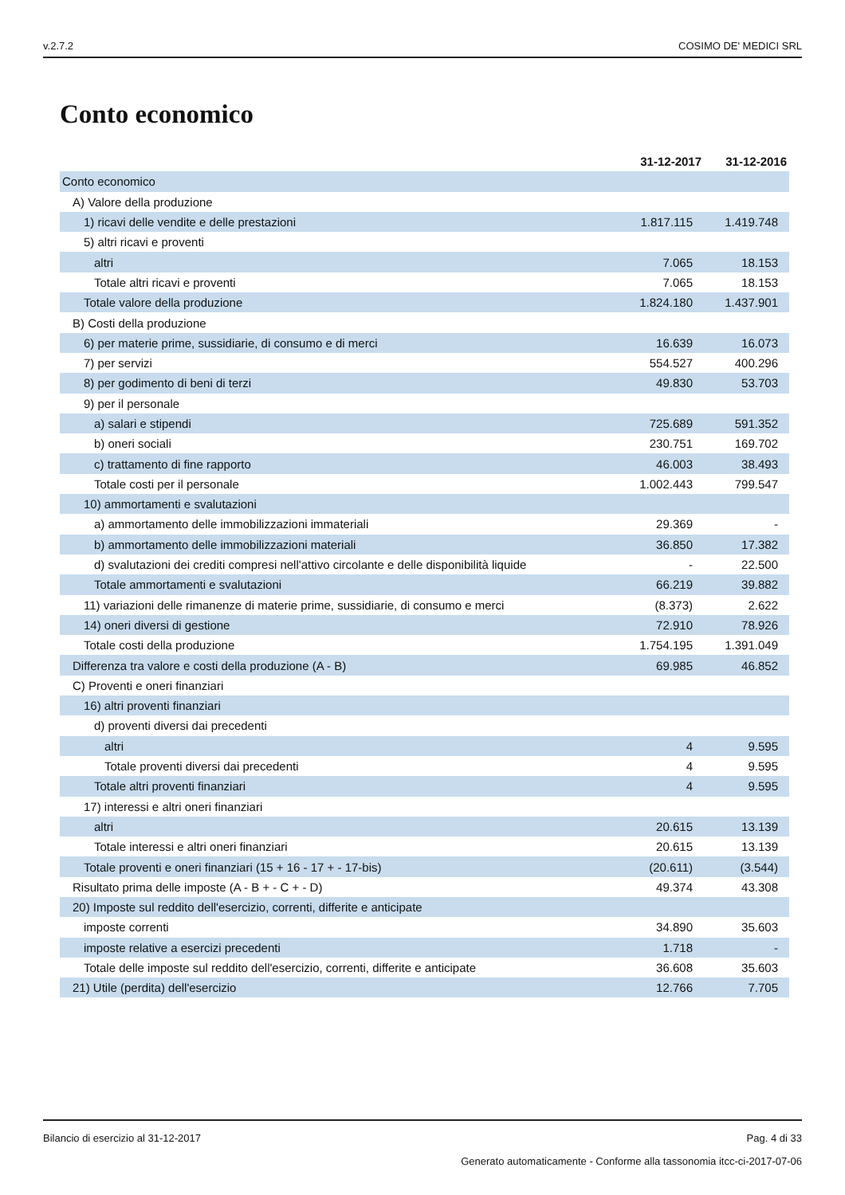v.2.7.2 COSIMO DE' MEDICI SRL
Conto economico
| | 31-12-2017 | 31-12-2016 |
| --- | --- | --- |
| Conto economico | | |
| A) Valore della produzione | | |
| 1) ricavi delle vendite e delle prestazioni | 1.817.115 | 1.419.748 |
| 5) altri ricavi e proventi | | |
| altri | 7.065 | 18.153 |
| Totale altri ricavi e proventi | 7.065 | 18.153 |
| Totale valore della produzione | 1.824.180 | 1.437.901 |
| B) Costi della produzione | | |
| 6) per materie prime, sussidiarie, di consumo e di merci | 16.639 | 16.073 |
| 7) per servizi | 554.527 | 400.296 |
| 8) per godimento di beni di terzi | 49.830 | 53.703 |
| 9) per il personale | | |
| a) salari e stipendi | 725.689 | 591.352 |
| b) oneri sociali | 230.751 | 169.702 |
| c) trattamento di fine rapporto | 46.003 | 38.493 |
| Totale costi per il personale | 1.002.443 | 799.547 |
| 10) ammortamenti e svalutazioni | | |
| a) ammortamento delle immobilizzazioni immateriali | 29.369 | - |
| b) ammortamento delle immobilizzazioni materiali | 36.850 | 17.382 |
| d) svalutazioni dei crediti compresi nell'attivo circolante e delle disponibilità liquide | - | 22.500 |
| Totale ammortamenti e svalutazioni | 66.219 | 39.882 |
| 11) variazioni delle rimanenze di materie prime, sussidiarie, di consumo e merci | (8.373) | 2.622 |
| 14) oneri diversi di gestione | 72.910 | 78.926 |
| Totale costi della produzione | 1.754.195 | 1.391.049 |
| Differenza tra valore e costi della produzione (A - B) | 69.985 | 46.852 |
| C) Proventi e oneri finanziari | | |
| 16) altri proventi finanziari | | |
| d) proventi diversi dai precedenti | | |
| altri | 4 | 9.595 |
| Totale proventi diversi dai precedenti | 4 | 9.595 |
| Totale altri proventi finanziari | 4 | 9.595 |
| 17) interessi e altri oneri finanziari | | |
| altri | 20.615 | 13.139 |
| Totale interessi e altri oneri finanziari | 20.615 | 13.139 |
| Totale proventi e oneri finanziari (15 + 16 - 17 + - 17-bis) | (20.611) | (3.544) |
| Risultato prima delle imposte (A - B + - C + - D) | 49.374 | 43.308 |
| 20) Imposte sul reddito dell'esercizio, correnti, differite e anticipate | | |
| imposte correnti | 34.890 | 35.603 |
| imposte relative a esercizi precedenti | 1.718 | - |
| Totale delle imposte sul reddito dell'esercizio, correnti, differite e anticipate | 36.608 | 35.603 |
| 21) Utile (perdita) dell'esercizio | 12.766 | 7.705 |
Bilancio di esercizio al 31-12-2017 Pag. 4 di 33
Generato automaticamente - Conforme alla tassonomia itcc-ci-2017-07-06